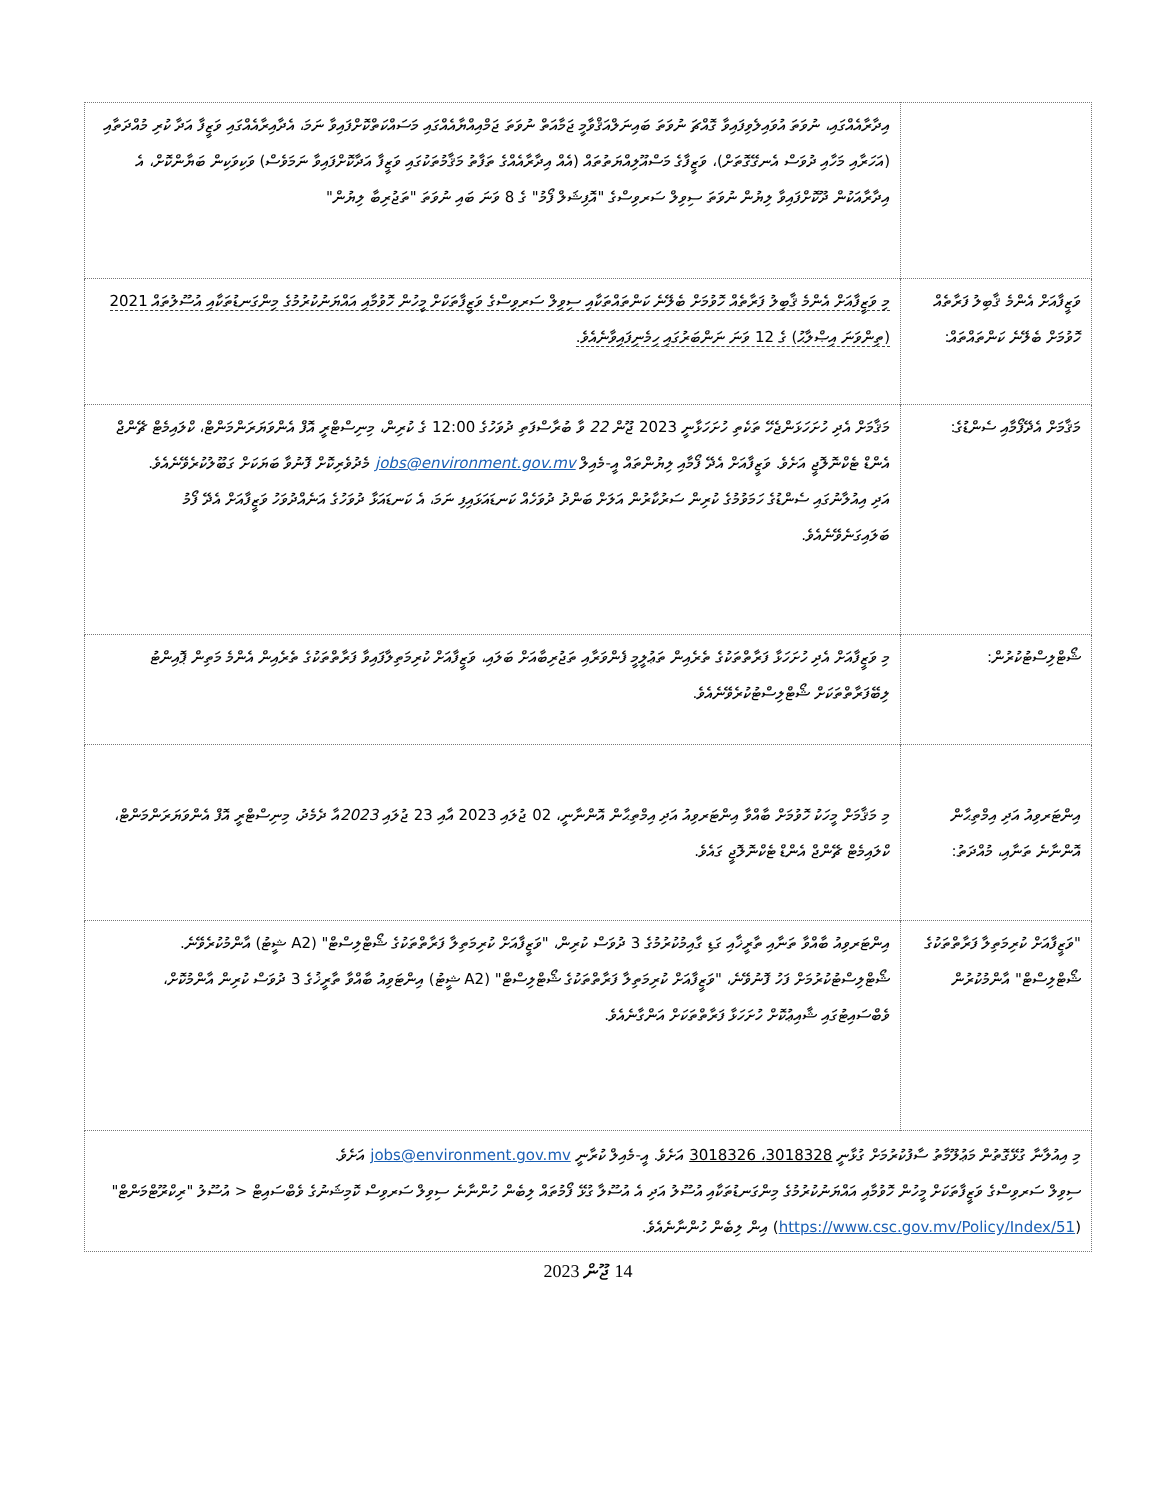| | އިދާރާއެއްގައި، ނުވަތަ އުވައިލެވިފައިވާ ގޮއްޗަ ނުވަތަ ބައިނަލްއަޤްވާމީ ޖަމާއަތް ނުވަތަ ޖަމްއިއްޔާއެއްގައި މަސައްކަތްކޮށްފައިވާ ނަމަ، އެދާއިރާއެއްގައި ވަޒީފާ އަދާ ކުރި މުއްދަތާއި (އަހަރާއި މަހާއި ދުވަސް އެނގޭގޮތަށް)، ވަޒީފާގެ މަސްއޫލިއްޔަތުތައް (އެއް އިދާރާއެއްގެ ތަފާތު މަޤާމުތަކުގައި ވަޒީފާ އަދާކޮށްފައިވާ ނަމަވެސް) ވަކިވަކިން ބަޔާންކޮށް، އެ އިދާރާއަކުން ދޫކޮށްފައިވާ ލިޔުން ނުވަތަ ސިވިލް ސަރވިސްގެ "އޮފިޝަލް ފޯމު" ގެ 8 ވަނަ ބައި ނުވަތަ "ތަޖުރިބާ ލިޔުން" |
| ވަޒީފާއަށް އެންމެ ޤާބިލު ފަރާތެއް ހޮވުމަށް ބެލޭނެ ކަންތައްތައް: | މި ވަޒީފާއަށް އެންމެ ޤާބިލު ފަރާތެއް ހޮވުމަށް ބެލޭނެ ކަންތައްތަކާއި ސިވިލް ސަރވިސްގެ ވަޒީފާތަކަށް މީހުން ހޮވުމާއި އައްޔަނުކުރުމުގެ މިންގަނޑުތަކާއި އުސޫލުތައް 2021 (ތިންވަނަ އިޞްލާޙު) ގެ 12 ވަނަ ނަންބަރުގައި ހިމެނިފައިވާނެއެވެ. |
| މަޤާމަށް އެދޭފޯމާއި ސެންޑުގެ: | މަޤާމަށް އެދި ހުށަހަޅަންޖެހޭ ތަކެތި ހުށަހަޅާނީ 2023 ޖޫން 22 ވާ ބުރާސްފަތި ދުވަހުގެ 12:00 ގެ ކުރިން، މިނިސްޓްރީ އޮފް އެންވަޔަރަންމަންޓް، ކްލައިމެޓް ޗޭންޖް އެންޑް ޓެކްނޮލޮޖީ އަށެވެ. ވަޒީފާއަށް އެދޭ ފޯމާއި ލިޔުންތައް އީ-މެއިލް jobs@environment.gov.mv މެދުވެރިކޮށް ފޮނުވާ ބަޔަކަށް ގަބޫލުކުރެވޭނެއެވެ. އަދި އިއުލާނުގައި ސެންޑުގެ ހަމަވުމުގެ ކުރިން ސަރުކާރުން އަލަށް ބަންދު ދުވަހެއް ކަނޑައަޅައިފި ނަމަ، އެ ކަނޑައަޅާ ދުވަހުގެ އަނެއްދުވަހު ވަޒީފާއަށް އެދޭ ފޯމު ބަލައިގަނެވޭނެއެވެ. |
| ޝޯޓްލިސްޓުކުރުން: | މި ވަޒީފާއަށް އެދި ހުށަހަޅާ ފަރާތްތަކުގެ ތެރެއިން ތަޢުލީމީ ފެންވަރާއި ތަޖުރިބާއަށް ބަލައި، ވަޒީފާއަށް ކުރިމަތިލާފައިވާ ފަރާތްތަކުގެ ތެރެއިން އެންމެ މަތިން ޕޮއިންޓު ލިބޭފަރާތްތަކަށް ޝޯޓްލިސްޓުކުރެވޭނެއެވެ. |
| އިންޓަރވިއު އަދި އިމްތިޙާން އޮންނާނެ ތަނާއި، މުއްދަތު: | މި މަޤާމަށް މީހަކު ހޮވުމަށް ބާއްވާ އިންޓަރވިއު އަދި އިމްތިޙާން އޮންނާނީ، 02 ޖުލައި 2023 އާއި 23 ޖުލައި 2023 އާ ދެމެދު، މިނިސްޓްރީ އޮފް އެންވަޔަރަންމަންޓް، ކްލައިމެޓް ޗޭންޖް އެންޑް ޓެކްނޮލޮޖީ ގައެވެ. |
| "ވަޒީފާއަށް ކުރިމަތިލާ ފަރާތްތަކުގެ ޝޯޓްލިސްޓް" އާންމުކުރުން | އިންޓަރވިއު ބާއްވާ ތަނާއި ތާރީޚާއި ގަޑި ގާއިމުކުރުމުގެ 3 ދުވަސް ކުރިން، "ވަޒީފާއަށް ކުރިމަތިލާ ފަރާތްތަކުގެ ޝޯޓްލިސްޓް" (A2 ޝީޓު) އާންމުކުރެވޭނެ. ޝޯޓްލިސްޓުކުރުމަށް ފަހު ފޮނުވޭނެ، "ވަޒީފާއަށް ކުރިމަތިލާ ފަރާތްތަކުގެ ޝޯޓްލިސްޓް" (A2 ޝީޓު) އިންޓަވިއު ބާއްވާ ތާރީޚުގެ 3 ދުވަސް ކުރިން އާންމުކޮށް، ވެބްސައިޓުގައި ޝާއިޢުކޮށް ހުށަހަޅާ ފަރާތްތަކަށް އަންގާނެއެވެ. |
| މި އިއުލާނާ ގުޅޭގޮތުން މަޢުލޫމާތު ސާފުކުރުމަށް ގުޅާނީ 3018328، 3018326 އަށެވެ. އީ-މެއިލް ކުރާނީ jobs@environment.gov.mv އަށެވެ. ސިވިލް ސަރވިސްގެ ވަޒީފާތަކަށް މީހުން ހޮވުމާއި އައްޔަނުކުރުމުގެ މިންގަނޑުތަކާއި އުސޫލު އަދި އެ އުސޫލާ ގުޅޭ ފޯމުތައް ލިބެން ހުންނާނެ ސިވިލް ސަރވިސް ކޮމިޝަނުގެ ވެބްސައިޓް < އުސޫލު "ރިކްރޫޓްމަންޓް" ( https://www.csc.gov.mv/Policy/Index/51 ) އިން ލިބެން ހުންނާނެއެވެ. | |
14 ޖޫން 2023